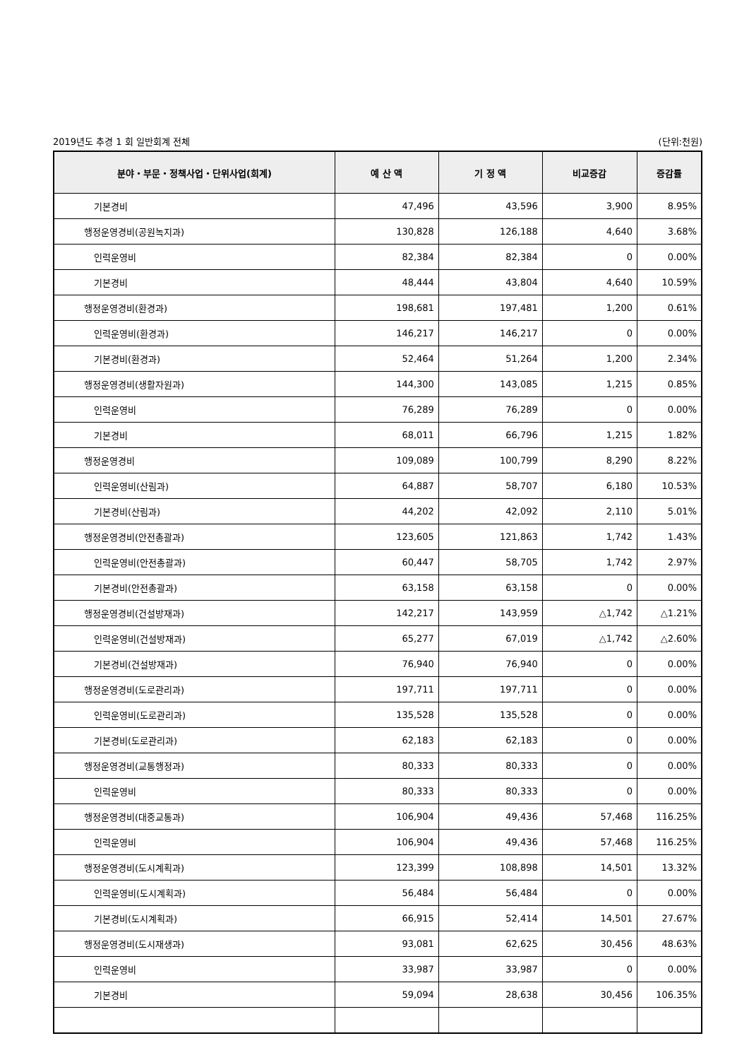2019년도 추경 1 회 일반회계 전체 (단위:천원)
| 분야・부문・정책사업・단위사업(회계) | 예 산 액 | 기 정 액 | 비교증감 | 증감률 |
| --- | --- | --- | --- | --- |
| 기본경비 | 47,496 | 43,596 | 3,900 | 8.95% |
| 행정운영경비(공원녹지과) | 130,828 | 126,188 | 4,640 | 3.68% |
| 인력운영비 | 82,384 | 82,384 | 0 | 0.00% |
| 기본경비 | 48,444 | 43,804 | 4,640 | 10.59% |
| 행정운영경비(환경과) | 198,681 | 197,481 | 1,200 | 0.61% |
| 인력운영비(환경과) | 146,217 | 146,217 | 0 | 0.00% |
| 기본경비(환경과) | 52,464 | 51,264 | 1,200 | 2.34% |
| 행정운영경비(생활자원과) | 144,300 | 143,085 | 1,215 | 0.85% |
| 인력운영비 | 76,289 | 76,289 | 0 | 0.00% |
| 기본경비 | 68,011 | 66,796 | 1,215 | 1.82% |
| 행정운영경비 | 109,089 | 100,799 | 8,290 | 8.22% |
| 인력운영비(산림과) | 64,887 | 58,707 | 6,180 | 10.53% |
| 기본경비(산림과) | 44,202 | 42,092 | 2,110 | 5.01% |
| 행정운영경비(안전총괄과) | 123,605 | 121,863 | 1,742 | 1.43% |
| 인력운영비(안전총괄과) | 60,447 | 58,705 | 1,742 | 2.97% |
| 기본경비(안전총괄과) | 63,158 | 63,158 | 0 | 0.00% |
| 행정운영경비(건설방재과) | 142,217 | 143,959 | △1,742 | △1.21% |
| 인력운영비(건설방재과) | 65,277 | 67,019 | △1,742 | △2.60% |
| 기본경비(건설방재과) | 76,940 | 76,940 | 0 | 0.00% |
| 행정운영경비(도로관리과) | 197,711 | 197,711 | 0 | 0.00% |
| 인력운영비(도로관리과) | 135,528 | 135,528 | 0 | 0.00% |
| 기본경비(도로관리과) | 62,183 | 62,183 | 0 | 0.00% |
| 행정운영경비(교통행정과) | 80,333 | 80,333 | 0 | 0.00% |
| 인력운영비 | 80,333 | 80,333 | 0 | 0.00% |
| 행정운영경비(대중교통과) | 106,904 | 49,436 | 57,468 | 116.25% |
| 인력운영비 | 106,904 | 49,436 | 57,468 | 116.25% |
| 행정운영경비(도시계획과) | 123,399 | 108,898 | 14,501 | 13.32% |
| 인력운영비(도시계획과) | 56,484 | 56,484 | 0 | 0.00% |
| 기본경비(도시계획과) | 66,915 | 52,414 | 14,501 | 27.67% |
| 행정운영경비(도시재생과) | 93,081 | 62,625 | 30,456 | 48.63% |
| 인력운영비 | 33,987 | 33,987 | 0 | 0.00% |
| 기본경비 | 59,094 | 28,638 | 30,456 | 106.35% |